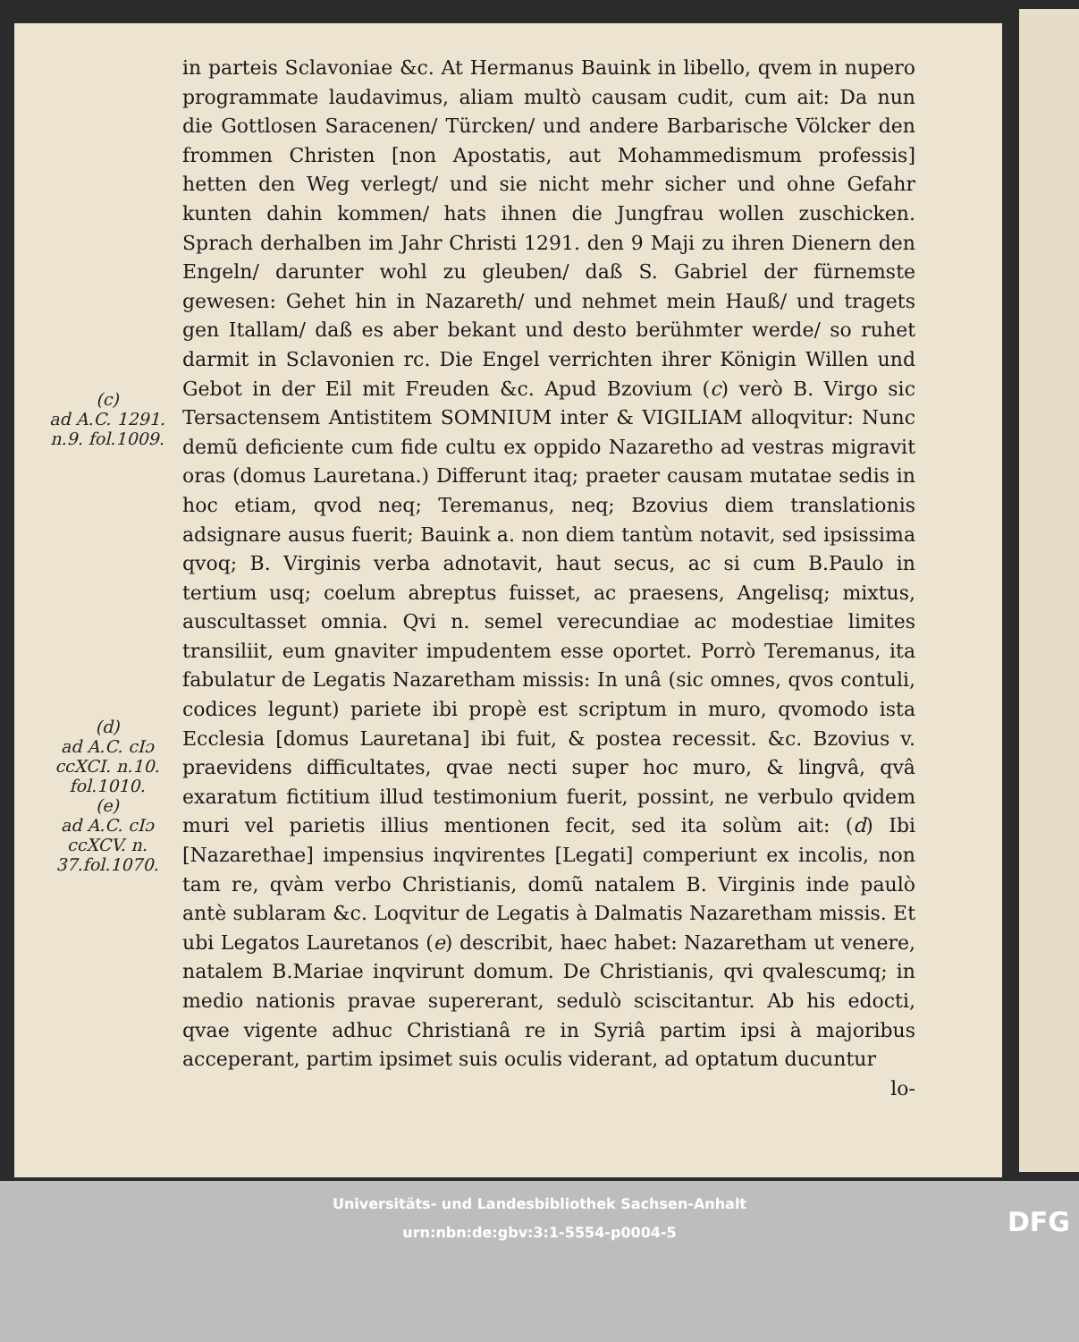(c)
ad A.C. 1291. n.9. fol.1009.
(d)
ad A.C. cIɔ ccXCI. n.10. fol.1010.
(e)
ad A.C. cIɔ ccXCV. n. 37.fol.1070.
in parteis Sclavoniae &c. At Hermanus Bauink in libello, qvem in nupero programmate laudavimus, aliam multò causam cudit, cum ait: Da nun die Gottlosen Saracenen/ Türcken/ und andere Barbarische Völcker den frommen Christen [non Apostatis, aut Mohammedismum professis] hetten den Weg verlegt/ und sie nicht mehr sicher und ohne Gefahr kunten dahin kommen/ hats ihnen die Jungfrau wollen zuschicken. Sprach derhalben im Jahr Christi 1291. den 9 Maji zu ihren Dienern den Engeln/ darunter wohl zu gleuben/ daß S. Gabriel der fürnemste gewesen: Gehet hin in Nazareth/ und nehmet mein Hauß/ und tragets gen Itallam/ daß es aber bekant und desto berühmter werde/ so ruhet darmit in Sclavonien rc. Die Engel verrichten ihrer Königin Willen und Gebot in der Eil mit Freuden &c. Apud Bzovium (c) verò B. Virgo sic Tersactensem Antistitem SOMNIUM inter & VIGILIAM alloqvitur: Nunc demũ deficiente cum fide cultu ex oppido Nazaretho ad vestras migravit oras (domus Lauretana.) Differunt itaq; praeter causam mutatae sedis in hoc etiam, qvod neq; Teremanus, neq; Bzovius diem translationis adsignare ausus fuerit; Bauink a. non diem tantùm notavit, sed ipsissima qvoq; B. Virginis verba adnotavit, haut secus, ac si cum B.Paulo in tertium usq; coelum abreptus fuisset, ac praesens, Angelisq; mixtus, auscultasset omnia. Qvi n. semel verecundiae ac modestiae limites transiliit, eum gnaviter impudentem esse oportet. Porrò Teremanus, ita fabulatur de Legatis Nazaretham missis: In unâ (sic omnes, qvos contuli, codices legunt) pariete ibi propè est scriptum in muro, qvomodo ista Ecclesia [domus Lauretana] ibi fuit, & postea recessit. &c. Bzovius v. praevidens difficultates, qvae necti super hoc muro, & lingvâ, qvâ exaratum fictitium illud testimonium fuerit, possint, ne verbulo qvidem muri vel parietis illius mentionen fecit, sed ita solùm ait: (d) Ibi [Nazarethae] impensius inqvirentes [Legati] comperiunt ex incolis, non tam re, qvàm verbo Christianis, domũ natalem B. Virginis inde paulò antè sublaram &c. Loqvitur de Legatis à Dalmatis Nazaretham missis. Et ubi Legatos Lauretanos (e) describit, haec habet: Nazaretham ut venere, natalem B.Mariae inqvirunt domum. De Christianis, qvi qvalescumq; in medio nationis pravae supererant, sedulò sciscitantur. Ab his edocti, qvae vigente adhuc Christianâ re in Syriâ partim ipsi à majoribus acceperant, partim ipsimet suis oculis viderant, ad optatum ducuntur
lo-
Universitäts- und Landesbibliothek Sachsen-Anhalt
urn:nbn:de:gbv:3:1-5554-p0004-5
DFG